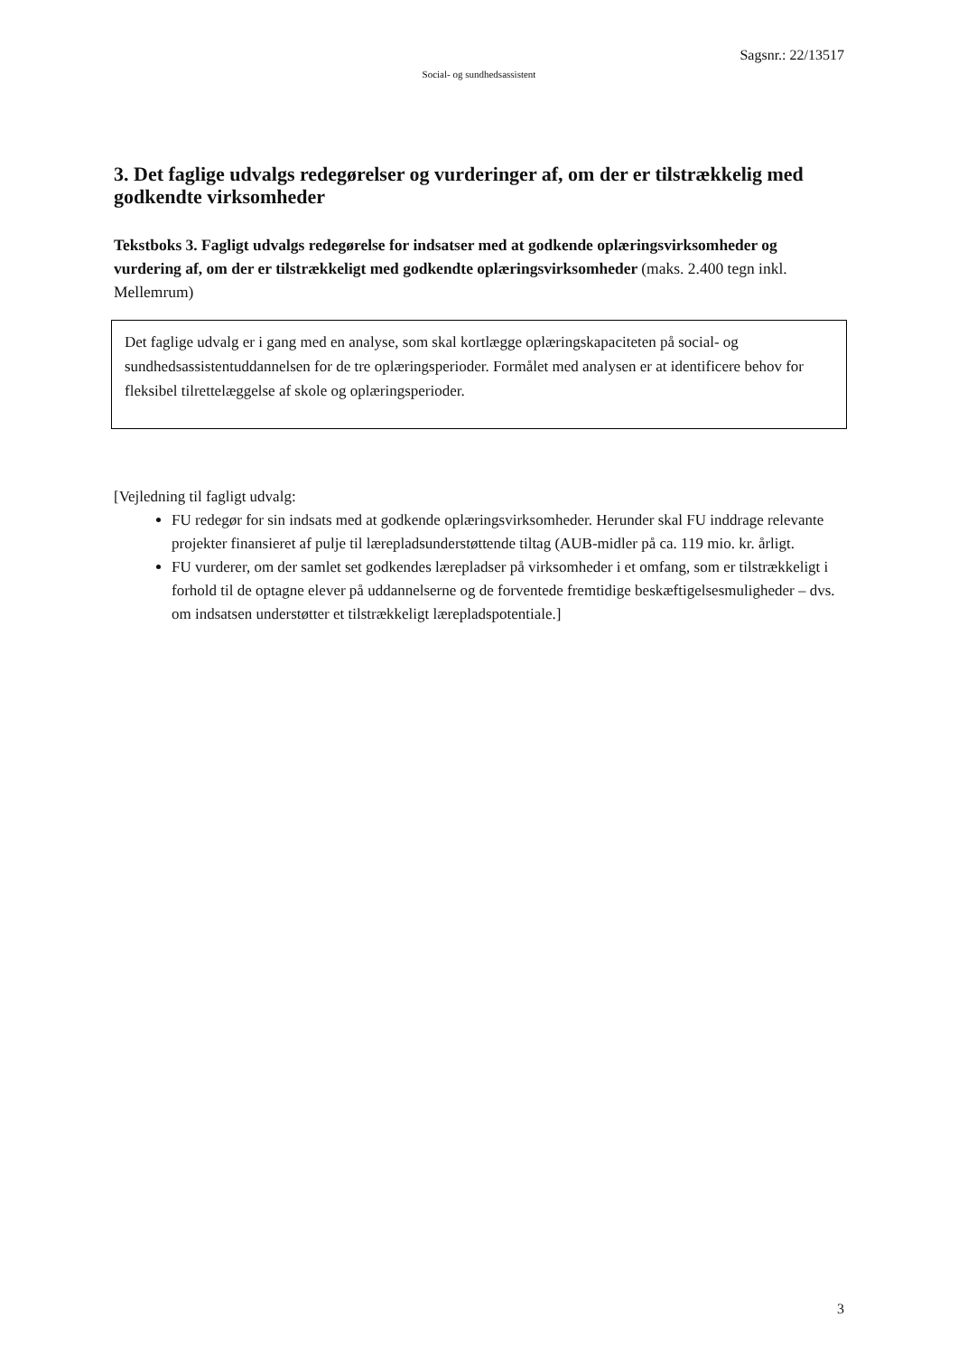Sagsnr.: 22/13517
Social- og sundhedsassistent
3. Det faglige udvalgs redegørelser og vurderinger af, om der er tilstrækkelig med godkendte virksomheder
Tekstboks 3. Fagligt udvalgs redegørelse for indsatser med at godkende oplæringsvirksomheder og vurdering af, om der er tilstrækkeligt med godkendte oplæringsvirksomheder (maks. 2.400 tegn inkl. Mellemrum)
Det faglige udvalg er i gang med en analyse, som skal kortlægge oplæringskapaciteten på social- og sundhedsassistentuddannelsen for de tre oplæringsperioder. Formålet med analysen er at identificere behov for fleksibel tilrettelæggelse af skole og oplæringsperioder.
[Vejledning til fagligt udvalg:
FU redegør for sin indsats med at godkende oplæringsvirksomheder. Herunder skal FU inddrage relevante projekter finansieret af pulje til lærepladsunderstøttende tiltag (AUB-midler på ca. 119 mio. kr. årligt.
FU vurderer, om der samlet set godkendes lærepladser på virksomheder i et omfang, som er tilstrækkeligt i forhold til de optagne elever på uddannelserne og de forventede fremtidige beskæftigelsesmuligheder – dvs. om indsatsen understøtter et tilstrækkeligt lærepladspotentiale.]
3